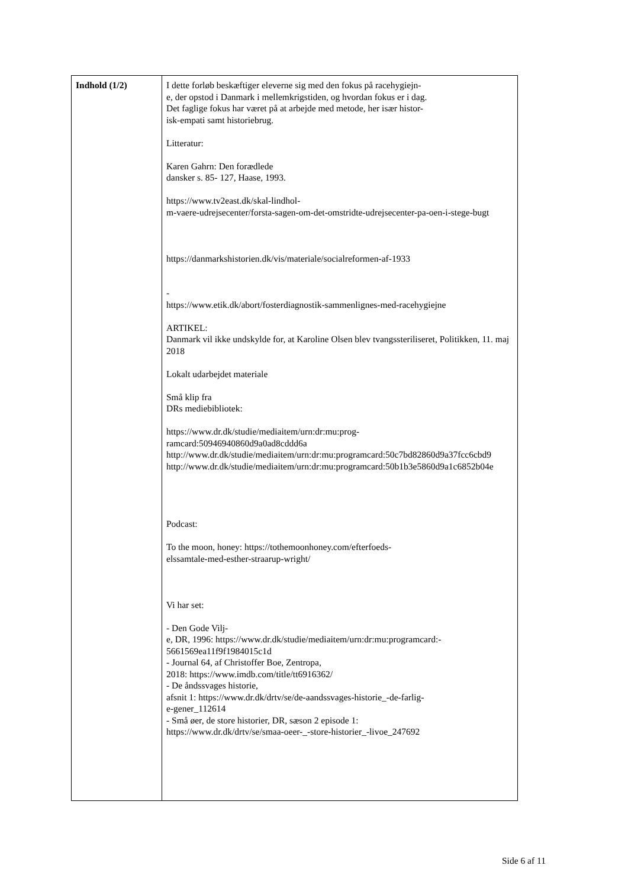| Indhold (1/2) | I dette forløb beskæftiger eleverne sig med den fokus på racehygiejn- e, der opstod i Danmark i mellemkrigstiden, og hvordan fokus er i dag. Det faglige fokus har været på at arbejde med metode, her især histor- isk-empati samt historiebrug. Litteratur: Karen Gahrn: Den forædlede dansker s. 85- 127, Haase, 1993. https://www.tv2east.dk/skal-lindhol- m-vaere-udrejsecenter/forsta-sagen-om-det-omstridte-udrejsecenter-pa-oen-i-stege-bugt https://danmarkshistorien.dk/vis/materiale/socialreformen-af-1933 - https://www.etik.dk/abort/fosterdiagnostik-sammenlignes-med-racehygiejne ARTIKEL: Danmark vil ikke undskylde for, at Karoline Olsen blev tvangssteriliseret, Politikken, 11. maj 2018 Lokalt udarbejdet materiale Små klip fra DRs mediebibliotek: https://www.dr.dk/studie/mediaitem/urn:dr:mu:prog- ramcard:50946940860d9a0ad8cddd6a http://www.dr.dk/studie/mediaitem/urn:dr:mu:programcard:50c7bd82860d9a37fcc6cbd9 http://www.dr.dk/studie/mediaitem/urn:dr:mu:programcard:50b1b3e5860d9a1c6852b04e Podcast: To the moon, honey: https://tothemoonhoney.com/efterfoeds- elssamtale-med-esther-straarup-wright/ Vi har set: - Den Gode Vilj- e, DR, 1996: https://www.dr.dk/studie/mediaitem/urn:dr:mu:programcard:- 5661569ea11f9f1984015c1d - Journal 64, af Christoffer Boe, Zentropa, 2018: https://www.imdb.com/title/tt6916362/ - De åndssvages historie, afsnit 1: https://www.dr.dk/drtv/se/de-aandssvages-historie_-de-farlig- e-gener_112614 - Små øer, de store historier, DR, sæson 2 episode 1: https://www.dr.dk/drtv/se/smaa-oeer-_-store-historier_-livoe_247692 |
Side 6 af 11